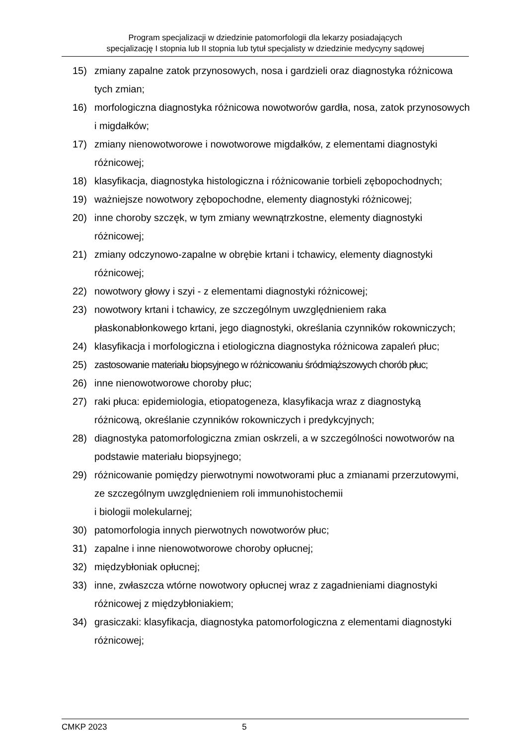Program specjalizacji w dziedzinie patomorfologii dla lekarzy posiadających
specjalizację I stopnia lub II stopnia lub tytuł specjalisty w dziedzinie medycyny sądowej
15) zmiany zapalne zatok przynosowych, nosa i gardzieli oraz diagnostyka różnicowa tych zmian;
16) morfologiczna diagnostyka różnicowa nowotworów gardła, nosa, zatok przynosowych i migdałków;
17) zmiany nienowotworowe i nowotworowe migdałków, z elementami diagnostyki różnicowej;
18) klasyfikacja, diagnostyka histologiczna i różnicowanie torbieli zębopochodnych;
19) ważniejsze nowotwory zębopochodne, elementy diagnostyki różnicowej;
20) inne choroby szczęk, w tym zmiany wewnątrzkostne, elementy diagnostyki różnicowej;
21) zmiany odczynowo-zapalne w obrębie krtani i tchawicy, elementy diagnostyki różnicowej;
22) nowotwory głowy i szyi - z elementami diagnostyki różnicowej;
23) nowotwory krtani i tchawicy, ze szczególnym uwzględnieniem raka płaskonabłonkowego krtani, jego diagnostyki, określania czynników rokowniczych;
24) klasyfikacja i morfologiczna i etiologiczna diagnostyka różnicowa zapaleń płuc;
25) zastosowanie materiału biopsyjnego w różnicowaniu śródmiąższowych chorób płuc;
26) inne nienowotworowe choroby płuc;
27) raki płuca: epidemiologia, etiopatogeneza, klasyfikacja wraz z diagnostyką różnicową, określanie czynników rokowniczych i predykcyjnych;
28) diagnostyka patomorfologiczna zmian oskrzeli, a w szczególności nowotworów na podstawie materiału biopsyjnego;
29) różnicowanie pomiędzy pierwotnymi nowotworami płuc a zmianami przerzutowymi, ze szczególnym uwzględnieniem roli immunohistochemii
i biologii molekularnej;
30) patomorfologia innych pierwotnych nowotworów płuc;
31) zapalne i inne nienowotworowe choroby opłucnej;
32) międzybłoniak opłucnej;
33) inne, zwłaszcza wtórne nowotwory opłucnej wraz z zagadnieniami diagnostyki różnicowej z międzybłoniakiem;
34) grasiczaki: klasyfikacja, diagnostyka patomorfologiczna z elementami diagnostyki różnicowej;
CMKP 2023 5